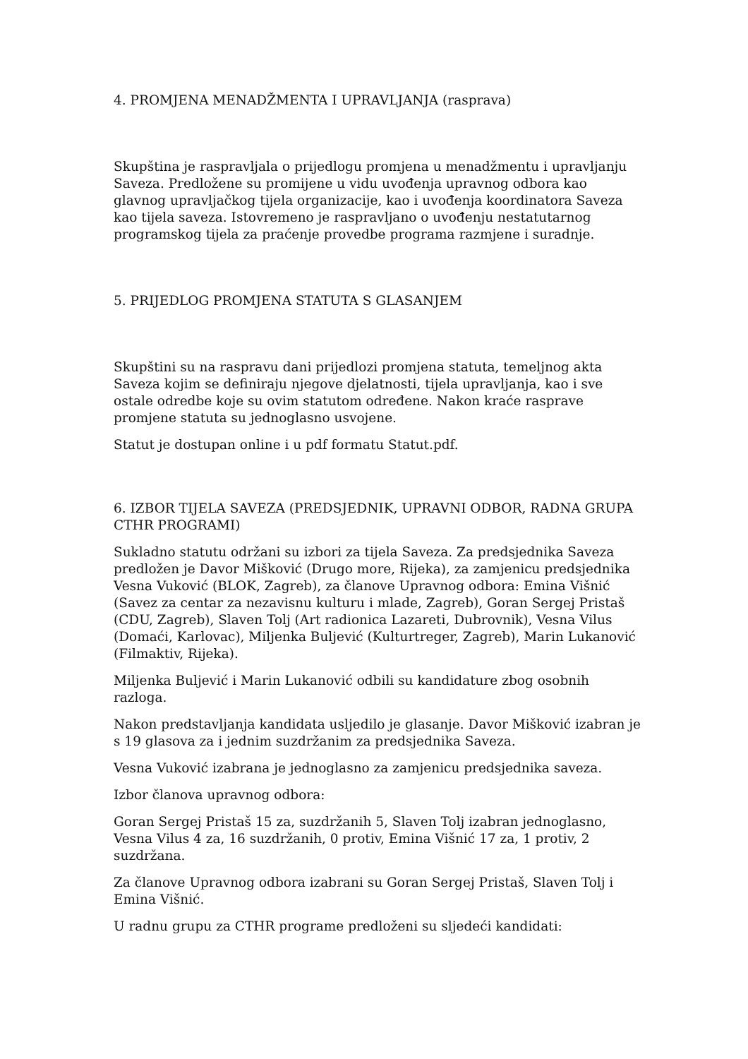4. PROMJENA MENADŽMENTA I UPRAVLJANJA (rasprava)
Skupština je raspravljala o prijedlogu promjena u menadžmentu i upravljanju Saveza. Predložene su promijene u vidu uvođenja upravnog odbora kao glavnog upravljačkog tijela organizacije, kao i uvođenja koordinatora Saveza kao tijela saveza. Istovremeno je raspravljano o uvođenju nestatutarnog programskog tijela za praćenje provedbe programa razmjene i suradnje.
5. PRIJEDLOG PROMJENA STATUTA S GLASANJEM
Skupštini su na raspravu dani prijedlozi promjena statuta, temeljnog akta Saveza kojim se definiraju njegove djelatnosti, tijela upravljanja, kao i sve ostale odredbe koje su ovim statutom određene. Nakon kraće rasprave promjene statuta su jednoglasno usvojene.
Statut je dostupan online i u pdf formatu Statut.pdf.
6. IZBOR TIJELA SAVEZA (PREDSJEDNIK, UPRAVNI ODBOR, RADNA GRUPA CTHR PROGRAMI)
Sukladno statutu održani su izbori za tijela Saveza. Za predsjednika Saveza predložen je Davor Mišković (Drugo more, Rijeka), za zamjenicu predsjednika Vesna Vuković (BLOK, Zagreb), za članove Upravnog odbora: Emina Višnić (Savez za centar za nezavisnu kulturu i mlade, Zagreb), Goran Sergej Pristaš (CDU, Zagreb), Slaven Tolj (Art radionica Lazareti, Dubrovnik), Vesna Vilus (Domaći, Karlovac), Miljenka Buljević (Kulturtreger, Zagreb), Marin Lukanović (Filmaktiv, Rijeka).
Miljenka Buljević i Marin Lukanović odbili su kandidature zbog osobnih razloga.
Nakon predstavljanja kandidata usljedilo je glasanje. Davor Mišković izabran je s 19 glasova za i jednim suzdržanim za predsjednika Saveza.
Vesna Vuković izabrana je jednoglasno za zamjenicu predsjednika saveza.
Izbor članova upravnog odbora:
Goran Sergej Pristaš 15 za, suzdržanih 5, Slaven Tolj izabran jednoglasno, Vesna Vilus 4 za, 16 suzdržanih, 0 protiv, Emina Višnić 17 za, 1 protiv, 2 suzdržana.
Za članove Upravnog odbora izabrani su Goran Sergej Pristaš, Slaven Tolj i Emina Višnić.
U radnu grupu za CTHR programe predloženi su sljedeći kandidati: